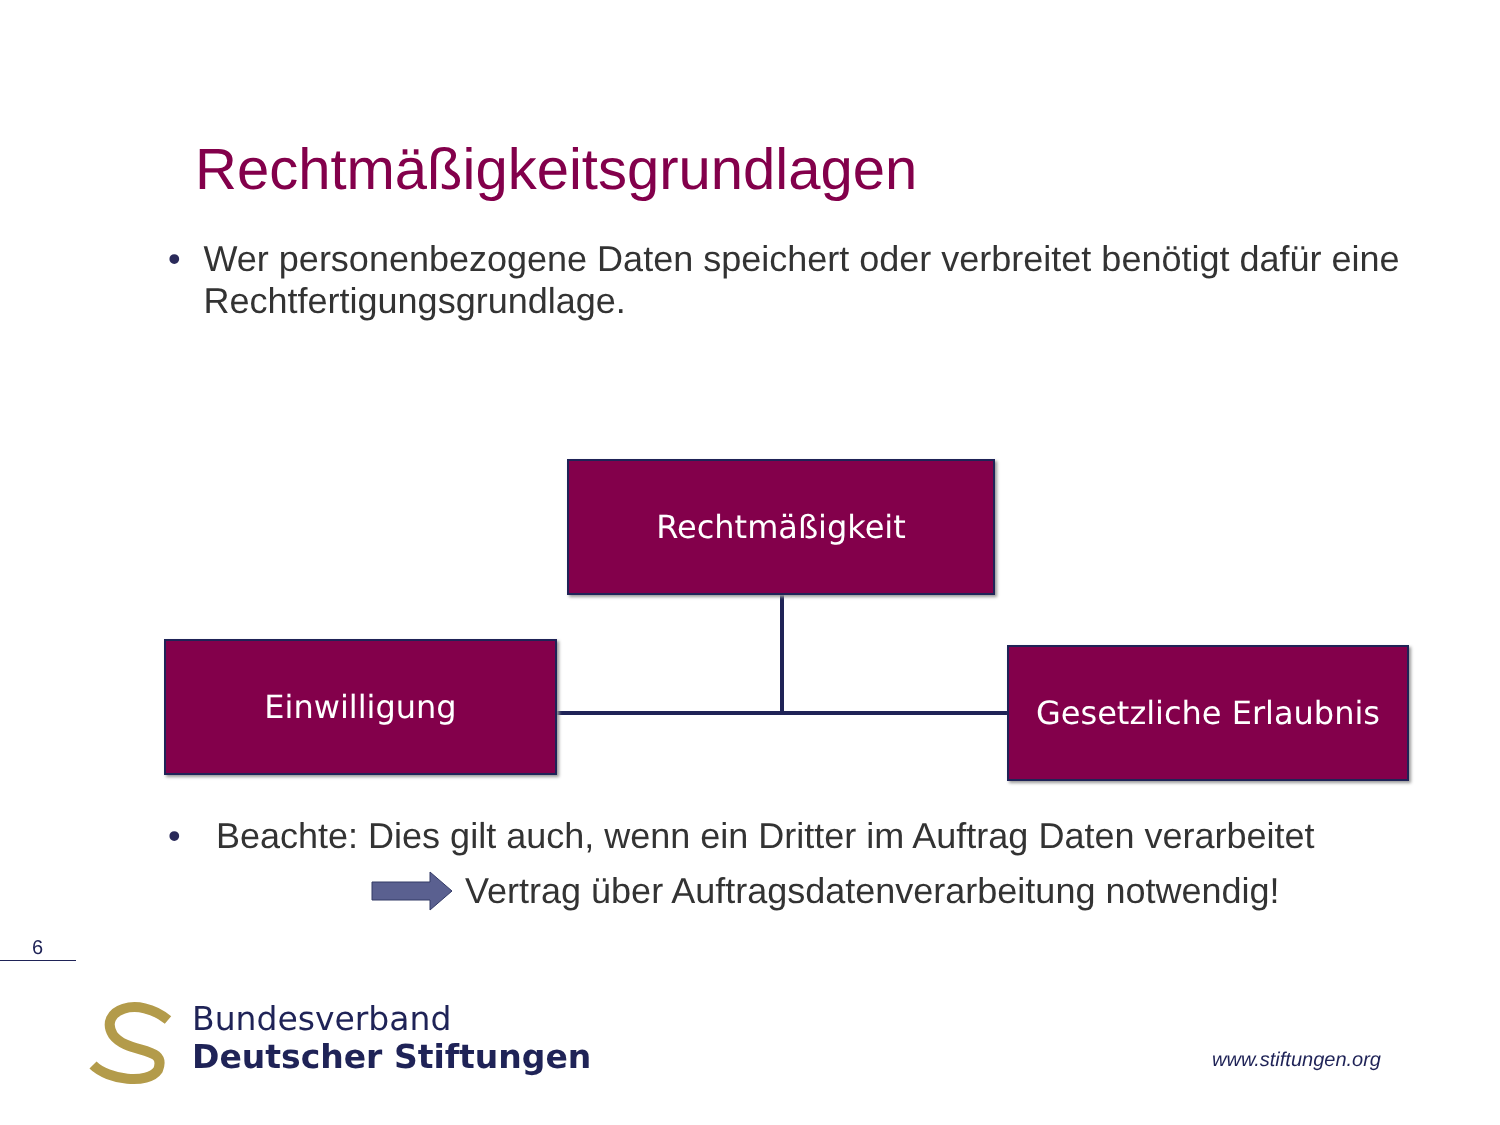Rechtmäßigkeitsgrundlagen
• Wer personenbezogene Daten speichert oder verbreitet benötigt dafür eine Rechtfertigungsgrundlage.
Rechtmäßigkeit
Einwilligung
Gesetzliche Erlaubnis
• Beachte: Dies gilt auch, wenn ein Dritter im Auftrag Daten verarbeitet
Vertrag über Auftragsdatenverarbeitung notwendig!
6
Bundesverband
Deutscher Stiftungen
www.stiftungen.org